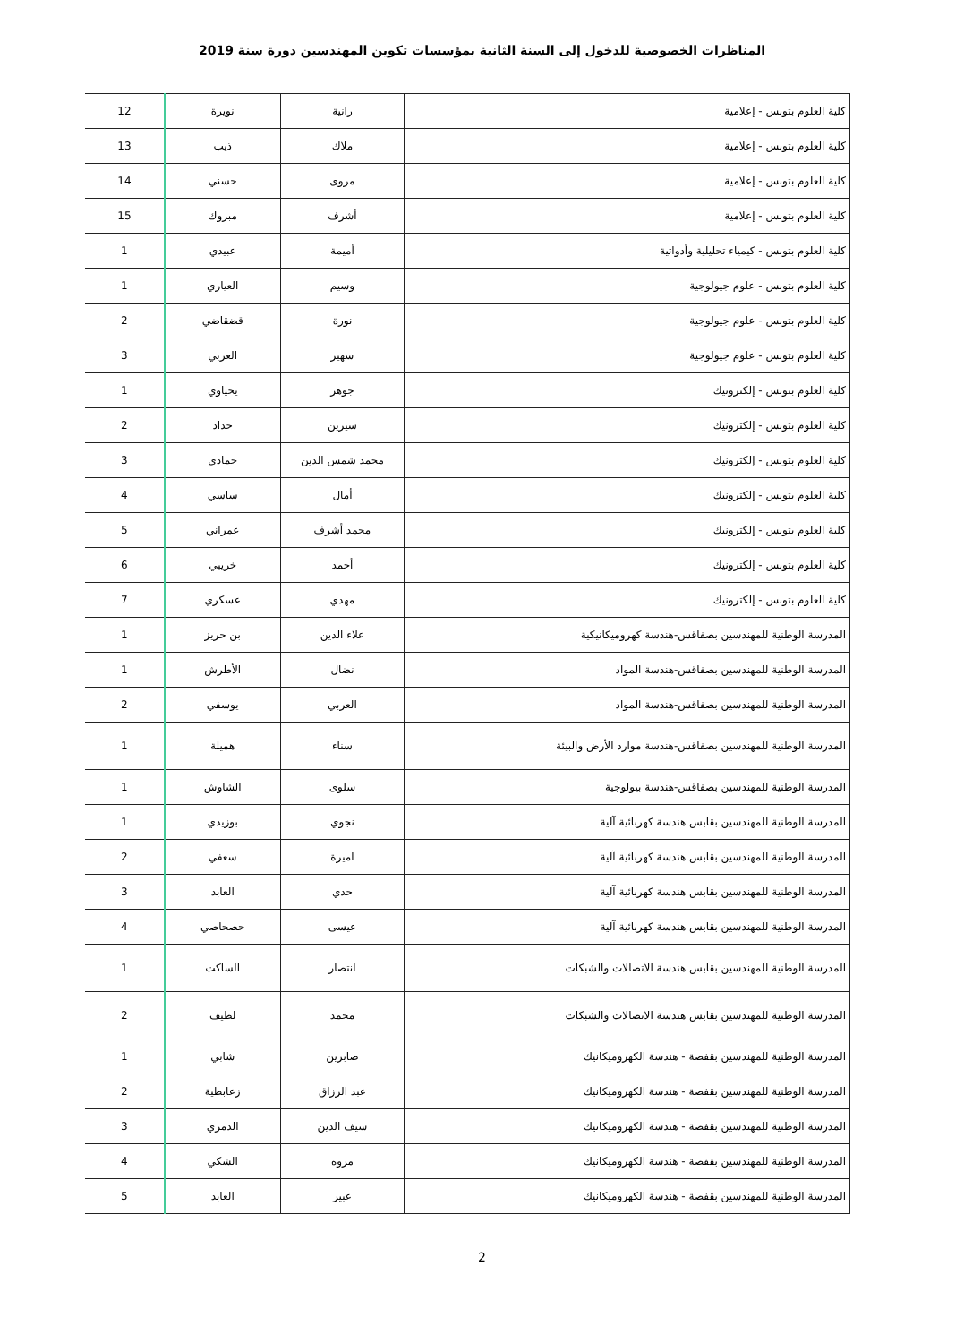المناظرات الخصوصية للدخول إلى السنة الثانية بمؤسسات تكوين المهندسين دورة سنة 2019
| كلية العلوم بتونس - إعلامية | رانية | نويرة | 12 |
| كلية العلوم بتونس - إعلامية | ملاك | ذيب | 13 |
| كلية العلوم بتونس - إعلامية | مروى | حسني | 14 |
| كلية العلوم بتونس - إعلامية | أشرف | مبروك | 15 |
| كلية العلوم بتونس - كيمياء تحليلية وأدواتية | أميمة | عبيدي | 1 |
| كلية العلوم بتونس - علوم جيولوجية | وسيم | العياري | 1 |
| كلية العلوم بتونس - علوم جيولوجية | نورة | قضقاضي | 2 |
| كلية العلوم بتونس - علوم جيولوجية | سهير | العربي | 3 |
| كلية العلوم بتونس - إلكترونيك | جوهر | يحياوي | 1 |
| كلية العلوم بتونس - إلكترونيك | سيرين | حداد | 2 |
| كلية العلوم بتونس - إلكترونيك | محمد شمس الدين | حمادي | 3 |
| كلية العلوم بتونس - إلكترونيك | أمال | ساسي | 4 |
| كلية العلوم بتونس - إلكترونيك | محمد أشرف | عمراني | 5 |
| كلية العلوم بتونس - إلكترونيك | أحمد | خريبي | 6 |
| كلية العلوم بتونس - إلكترونيك | مهدي | عسكري | 7 |
| المدرسة الوطنية للمهندسين بصفاقس-هندسة كهروميكانيكية | علاء الدين | بن حريز | 1 |
| المدرسة الوطنية للمهندسين بصفاقس-هندسة المواد | نضال | الأطرش | 1 |
| المدرسة الوطنية للمهندسين بصفاقس-هندسة المواد | العربي | يوسفي | 2 |
| المدرسة الوطنية للمهندسين بصفاقس-هندسة موارد الأرض والبيئة | سناء | هميلة | 1 |
| المدرسة الوطنية للمهندسين بصفاقس-هندسة بيولوجية | سلوى | الشاوش | 1 |
| المدرسة الوطنية للمهندسين بقابس هندسة كهربائية آلية | نجوي | بوزيدي | 1 |
| المدرسة الوطنية للمهندسين بقابس هندسة كهربائية آلية | اميرة | سعفي | 2 |
| المدرسة الوطنية للمهندسين بقابس هندسة كهربائية آلية | حدي | العابد | 3 |
| المدرسة الوطنية للمهندسين بقابس هندسة كهربائية آلية | عيسى | حصحاصي | 4 |
| المدرسة الوطنية للمهندسين بقابس هندسة الاتصالات والشبكات | انتصار | الساكت | 1 |
| المدرسة الوطنية للمهندسين بقابس هندسة الاتصالات والشبكات | محمد | لطيف | 2 |
| المدرسة الوطنية للمهندسين بقفصة - هندسة الكهروميكانيك | صابرين | شابي | 1 |
| المدرسة الوطنية للمهندسين بقفصة - هندسة الكهروميكانيك | عبد الرزاق | زعابطية | 2 |
| المدرسة الوطنية للمهندسين بقفصة - هندسة الكهروميكانيك | سيف الدين | الدمري | 3 |
| المدرسة الوطنية للمهندسين بقفصة - هندسة الكهروميكانيك | مروه | الشكي | 4 |
| المدرسة الوطنية للمهندسين بقفصة - هندسة الكهروميكانيك | عبير | العابد | 5 |
2